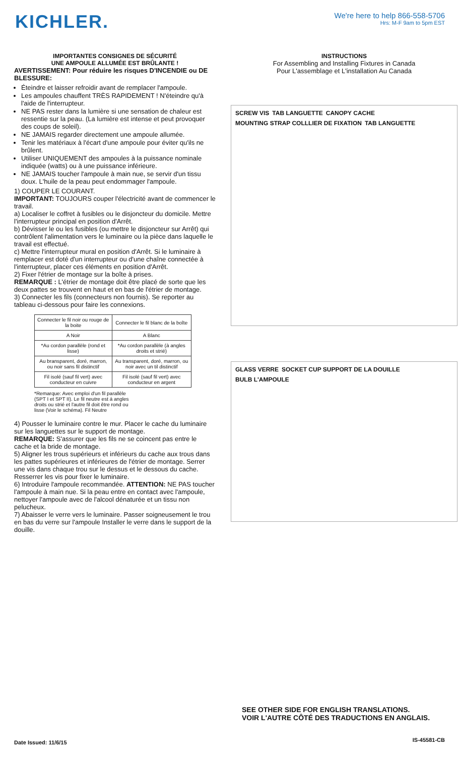KICHLER.
We're here to help 866-558-5706
Hrs: M-F 9am to 5pm EST
IMPORTANTES CONSIGNES DE SÉCURITÉ
UNE AMPOULE ALLUMÉE EST BRÛLANTE !
AVERTISSEMENT: Pour réduire les risques D'INCENDIE ou DE BLESSURE:
Éteindre et laisser refroidir avant de remplacer l'ampoule.
Les ampoules chauffent TRÈS RAPIDEMENT ! N'éteindre qu'à l'aide de l'interrupteur.
NE PAS rester dans la lumière si une sensation de chaleur est ressentie sur la peau. (La lumière est intense et peut provoquer des coups de soleil).
NE JAMAIS regarder directement une ampoule allumée.
Tenir les matériaux à l'écart d'une ampoule pour éviter qu'ils ne brûlent.
Utiliser UNIQUEMENT des ampoules à la puissance nominale indiquée (watts) ou à une puissance inférieure.
NE JAMAIS toucher l'ampoule à main nue, se servir d'un tissu doux. L'huile de la peau peut endommager l'ampoule.
1) COUPER LE COURANT.
IMPORTANT: TOUJOURS couper l'électricité avant de commencer le travail.
a) Localiser le coffret à fusibles ou le disjoncteur du domicile. Mettre l'interrupteur principal en position d'Arrêt.
b) Dévisser le ou les fusibles (ou mettre le disjoncteur sur Arrêt) qui contrôlent l'alimentation vers le luminaire ou la pièce dans laquelle le travail est effectué.
c) Mettre l'interrupteur mural en position d'Arrêt. Si le luminaire à remplacer est doté d'un interrupteur ou d'une chaîne connectée à l'interrupteur, placer ces éléments en position d'Arrêt.
2) Fixer l'étrier de montage sur la boîte à prises.
REMARQUE : L'étrier de montage doit être placé de sorte que les deux pattes se trouvent en haut et en bas de l'étrier de montage.
3) Connecter les fils (connecteurs non fournis). Se reporter au tableau ci-dessous pour faire les connexions.
| Connecter le fil noir ou rouge de la boite | Connecter le fil blanc de la boîte |
| A Noir | A Blanc |
| *Au cordon parallèle (rond et lisse) | *Au cordon parallèle (à angles droits et strié) |
| Au bransparent, doré, marron, ou noir sans fil distinctif | Au transparent, doré, marron, ou noir avec un til distinctif |
| Fil isolé (sauf fil vert) avec conducteur en cuivre | Fil isolé (sauf fil vert) avec conducteur en argent |
*Remarque: Avec emploi d'un fil parallèle (SPT I et SPT II). Le fil neutre est á angles droits ou strié et l'autre fil doit être rond ou lisse (Voir le schéma). Fil Neutre
4) Pousser le luminaire contre le mur. Placer le cache du luminaire sur les languettes sur le support de montage.
REMARQUE: S'assurer que les fils ne se coincent pas entre le cache et la bride de montage.
5) Aligner les trous supérieurs et inférieurs du cache aux trous dans les pattes supérieures et inférieures de l'étrier de montage. Serrer une vis dans chaque trou sur le dessus et le dessous du cache. Resserrer les vis pour fixer le luminaire.
6) Introduire l'ampoule recommandée. ATTENTION: NE PAS toucher l'ampoule à main nue. Si la peau entre en contact avec l'ampoule, nettoyer l'ampoule avec de l'alcool dénaturée et un tissu non pelucheux.
7) Abaisser le verre vers le luminaire. Passer soigneusement le trou en bas du verre sur l'ampoule Installer le verre dans le support de la douille.
INSTRUCTIONS
For Assembling and Installing Fixtures in Canada
Pour L'assemblage et L'installation Au Canada
SCREW VIS TAB LANGUETTE CANOPY CACHE MOUNTING STRAP COLLLIER DE FIXATION TAB LANGUETTE
GLASS VERRE SOCKET CUP SUPPORT DE LA DOUILLE BULB L'AMPOULE
SEE OTHER SIDE FOR ENGLISH TRANSLATIONS.
VOIR L'AUTRE CÔTÉ DES TRADUCTIONS EN ANGLAIS.
Date Issued: 11/6/15 IS-45581-CB